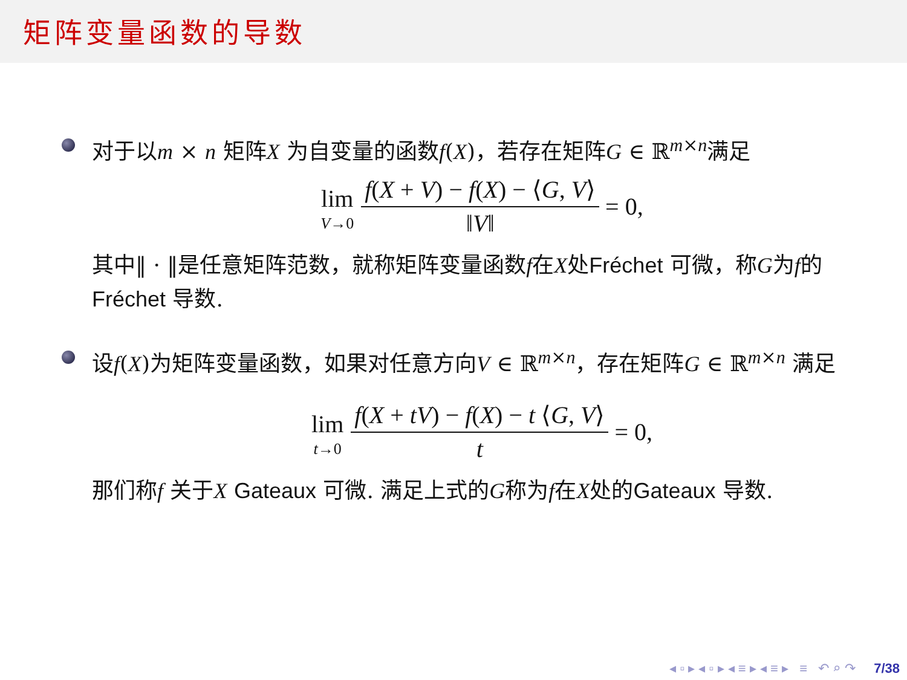矩阵变量函数的导数
对于以m × n 矩阵X 为自变量的函数f(X)，若存在矩阵G ∈ ℝ<sup>m×n</sup>满足
lim V→0 f(X + V) − f(X) − ⟨G, V⟩ ‖V‖ = 0,
其中‖ · ‖是任意矩阵范数，就称矩阵变量函数f在X处Fréchet 可微，称G为f的Fréchet 导数.
设f(X)为矩阵变量函数，如果对任意方向V ∈ ℝ<sup>m×n</sup>，存在矩阵G ∈ ℝ<sup>m×n</sup> 满足
lim t→0 f(X + tV) − f(X) − t ⟨G, V⟩ t = 0,
那们称f 关于X Gateaux 可微. 满足上式的G称为f在X处的Gateaux 导数.
◂ ▫ ▸ ◂ ▫ ▸ ◂ ≡ ▸ ◂ ≡ ▸ ≡ ↶ ⌕ ↷ 7/38